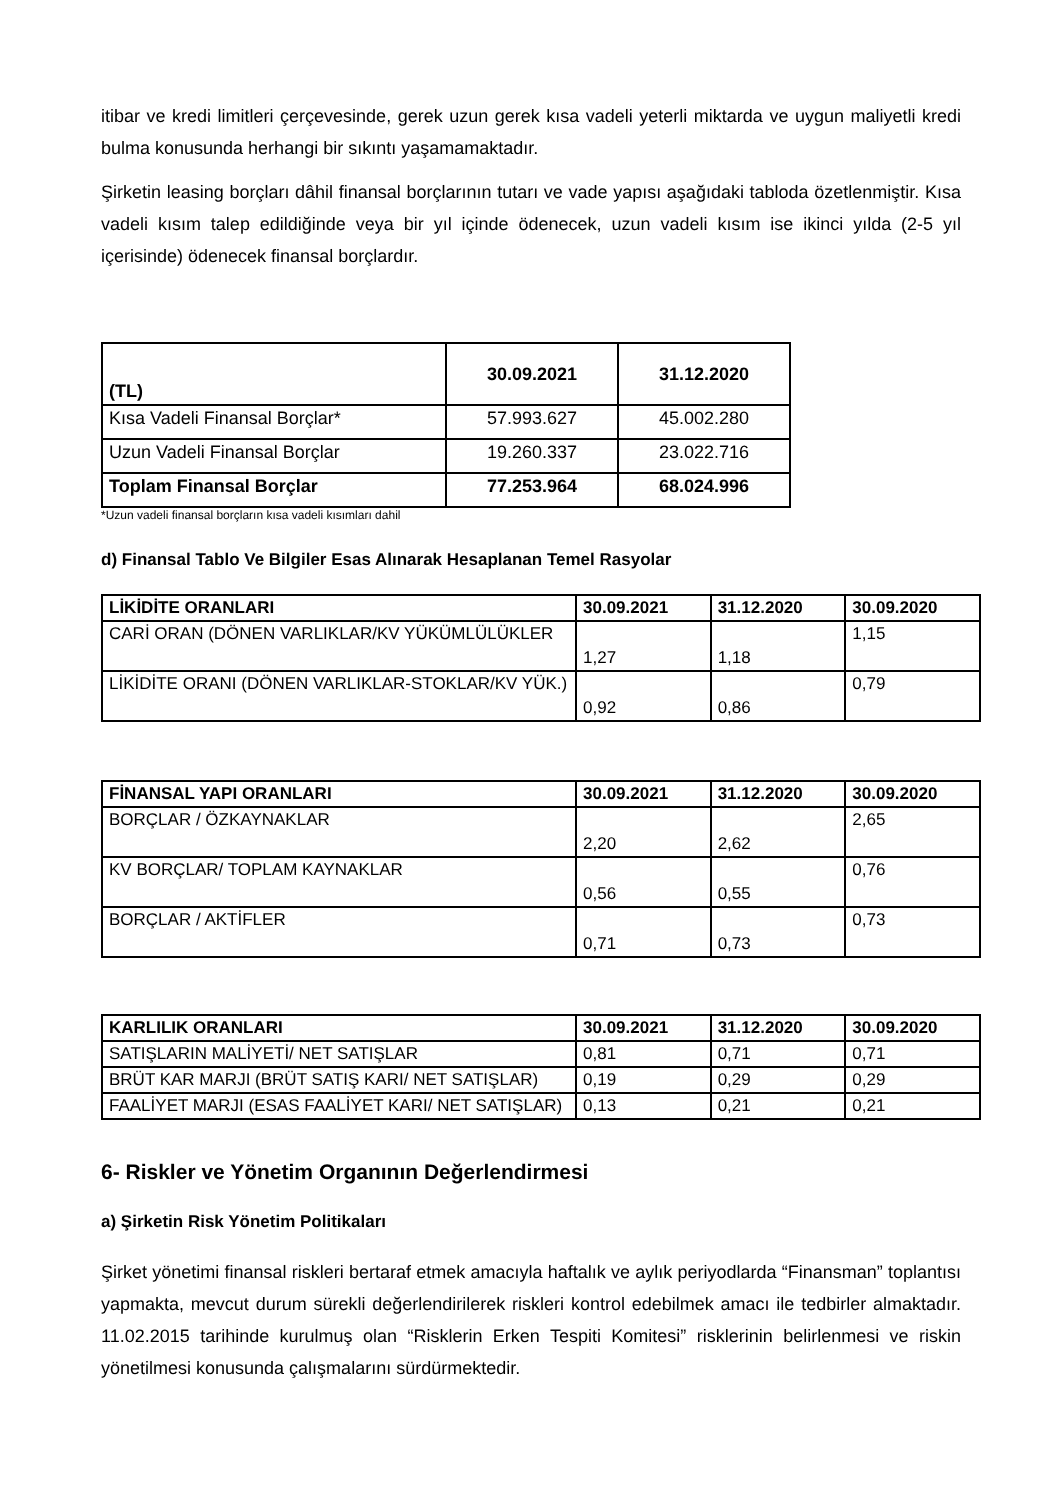itibar ve kredi limitleri çerçevesinde, gerek uzun gerek kısa vadeli yeterli miktarda ve uygun maliyetli kredi bulma konusunda herhangi bir sıkıntı yaşamamaktadır.
Şirketin leasing borçları dâhil finansal borçlarının tutarı ve vade yapısı aşağıdaki tabloda özetlenmiştir. Kısa vadeli kısım talep edildiğinde veya bir yıl içinde ödenecek, uzun vadeli kısım ise ikinci yılda (2-5 yıl içerisinde) ödenecek finansal borçlardır.
| (TL) | 30.09.2021 | 31.12.2020 |
| --- | --- | --- |
| Kısa Vadeli Finansal Borçlar* | 57.993.627 | 45.002.280 |
| Uzun Vadeli Finansal Borçlar | 19.260.337 | 23.022.716 |
| Toplam Finansal Borçlar | 77.253.964 | 68.024.996 |
*Uzun vadeli finansal borçların kısa vadeli kısımları dahil
d) Finansal Tablo Ve Bilgiler Esas Alınarak Hesaplanan Temel Rasyolar
| LİKİDİTE ORANLARI | 30.09.2021 | 31.12.2020 | 30.09.2020 |
| --- | --- | --- | --- |
| CARİ ORAN (DÖNEN VARLIKLAR/KV YÜKÜMLÜLÜKLER | 1,27 | 1,18 | 1,15 |
| LİKİDİTE ORANI (DÖNEN VARLIKLAR-STOKLAR/KV YÜK.) | 0,92 | 0,86 | 0,79 |
| FİNANSAL YAPI ORANLARI | 30.09.2021 | 31.12.2020 | 30.09.2020 |
| --- | --- | --- | --- |
| BORÇLAR / ÖZKAYNAKLAR | 2,20 | 2,62 | 2,65 |
| KV BORÇLAR/ TOPLAM KAYNAKLAR | 0,56 | 0,55 | 0,76 |
| BORÇLAR / AKTİFLER | 0,71 | 0,73 | 0,73 |
| KARLILIK ORANLARI | 30.09.2021 | 31.12.2020 | 30.09.2020 |
| --- | --- | --- | --- |
| SATIŞLARIN MALİYETİ/ NET SATIŞLAR | 0,81 | 0,71 | 0,71 |
| BRÜT KAR MARJI (BRÜT SATIŞ KARI/ NET SATIŞLAR) | 0,19 | 0,29 | 0,29 |
| FAALİYET MARJI (ESAS FAALİYET KARI/ NET SATIŞLAR) | 0,13 | 0,21 | 0,21 |
6- Riskler ve Yönetim Organının Değerlendirmesi
a) Şirketin Risk Yönetim Politikaları
Şirket yönetimi finansal riskleri bertaraf etmek amacıyla haftalık ve aylık periyodlarda “Finansman” toplantısı yapmakta, mevcut durum sürekli değerlendirilerek riskleri kontrol edebilmek amacı ile tedbirler almaktadır. 11.02.2015 tarihinde kurulmuş olan “Risklerin Erken Tespiti Komitesi” risklerinin belirlenmesi ve riskin yönetilmesi konusunda çalışmalarını sürdürmektedir.